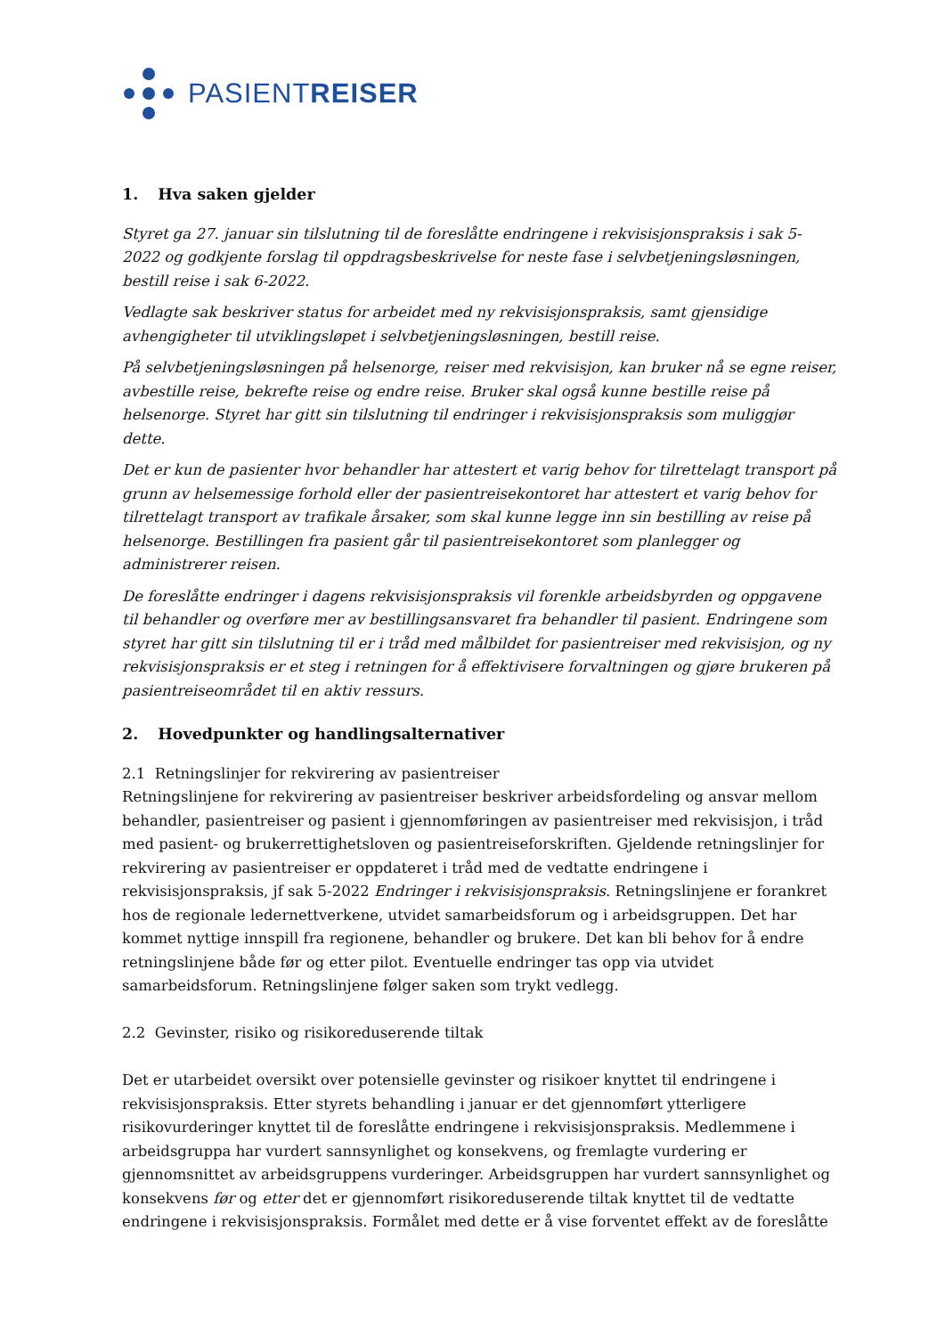PASIENTREISER
1. Hva saken gjelder
Styret ga 27. januar sin tilslutning til de foreslåtte endringene i rekvisisjonspraksis i sak 5-2022 og godkjente forslag til oppdragsbeskrivelse for neste fase i selvbetjeningsløsningen, bestill reise i sak 6-2022.
Vedlagte sak beskriver status for arbeidet med ny rekvisisjonspraksis, samt gjensidige avhengigheter til utviklingsløpet i selvbetjeningsløsningen, bestill reise.
På selvbetjeningsløsningen på helsenorge, reiser med rekvisisjon, kan bruker nå se egne reiser, avbestille reise, bekrefte reise og endre reise. Bruker skal også kunne bestille reise på helsenorge. Styret har gitt sin tilslutning til endringer i rekvisisjonspraksis som muliggjør dette.
Det er kun de pasienter hvor behandler har attestert et varig behov for tilrettelagt transport på grunn av helsemessige forhold eller der pasientreisekontoret har attestert et varig behov for tilrettelagt transport av trafikale årsaker, som skal kunne legge inn sin bestilling av reise på helsenorge. Bestillingen fra pasient går til pasientreisekontoret som planlegger og administrerer reisen.
De foreslåtte endringer i dagens rekvisisjonspraksis vil forenkle arbeidsbyrden og oppgavene til behandler og overføre mer av bestillingsansvaret fra behandler til pasient. Endringene som styret har gitt sin tilslutning til er i tråd med målbildet for pasientreiser med rekvisisjon, og ny rekvisisjonspraksis er et steg i retningen for å effektivisere forvaltningen og gjøre brukeren på pasientreiseområdet til en aktiv ressurs.
2. Hovedpunkter og handlingsalternativer
2.1 Retningslinjer for rekvirering av pasientreiser
Retningslinjene for rekvirering av pasientreiser beskriver arbeidsfordeling og ansvar mellom behandler, pasientreiser og pasient i gjennomføringen av pasientreiser med rekvisisjon, i tråd med pasient- og brukerrettighetsloven og pasientreiseforskriften. Gjeldende retningslinjer for rekvirering av pasientreiser er oppdateret i tråd med de vedtatte endringene i rekvisisjonspraksis, jf sak 5-2022 Endringer i rekvisisjonspraksis. Retningslinjene er forankret hos de regionale ledernettverkene, utvidet samarbeidsforum og i arbeidsgruppen. Det har kommet nyttige innspill fra regionene, behandler og brukere. Det kan bli behov for å endre retningslinjene både før og etter pilot. Eventuelle endringer tas opp via utvidet samarbeidsforum. Retningslinjene følger saken som trykt vedlegg.
2.2 Gevinster, risiko og risikoreduserende tiltak
Det er utarbeidet oversikt over potensielle gevinster og risikoer knyttet til endringene i rekvisisjonspraksis. Etter styrets behandling i januar er det gjennomført ytterligere risikovurderinger knyttet til de foreslåtte endringene i rekvisisjonspraksis. Medlemmene i arbeidsgruppa har vurdert sannsynlighet og konsekvens, og fremlagte vurdering er gjennomsnittet av arbeidsgruppens vurderinger. Arbeidsgruppen har vurdert sannsynlighet og konsekvens før og etter det er gjennomført risikoreduserende tiltak knyttet til de vedtatte endringene i rekvisisjonspraksis. Formålet med dette er å vise forventet effekt av de foreslåtte